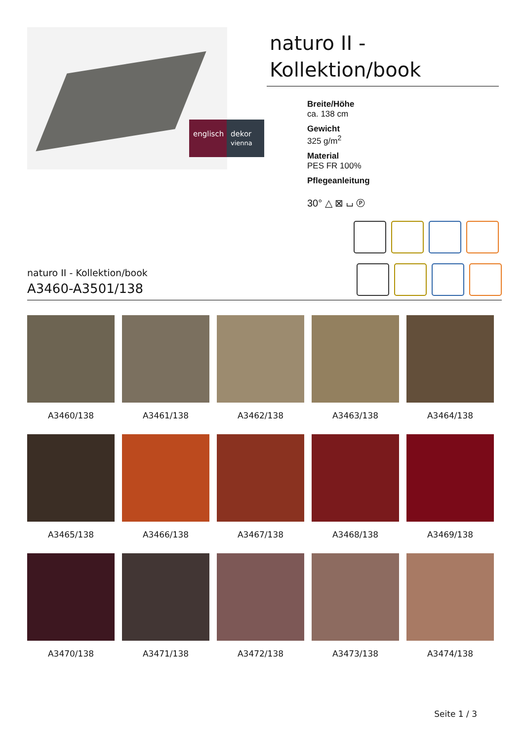englisch dekor
vienna
naturo II -
Kollektion/book
Breite/Höhe
ca. 138 cm
Gewicht
325 g/m<sup>2</sup>
Material
PES FR 100%
Pflegeanleitung
30° △ ⊠ ⌴ Ⓟ
naturo II - Kollektion/book
A3460-A3501/138
A3460/138
A3461/138
A3462/138
A3463/138
A3464/138
A3465/138
A3466/138
A3467/138
A3468/138
A3469/138
A3470/138
A3471/138
A3472/138
A3473/138
A3474/138
Seite 1 / 3